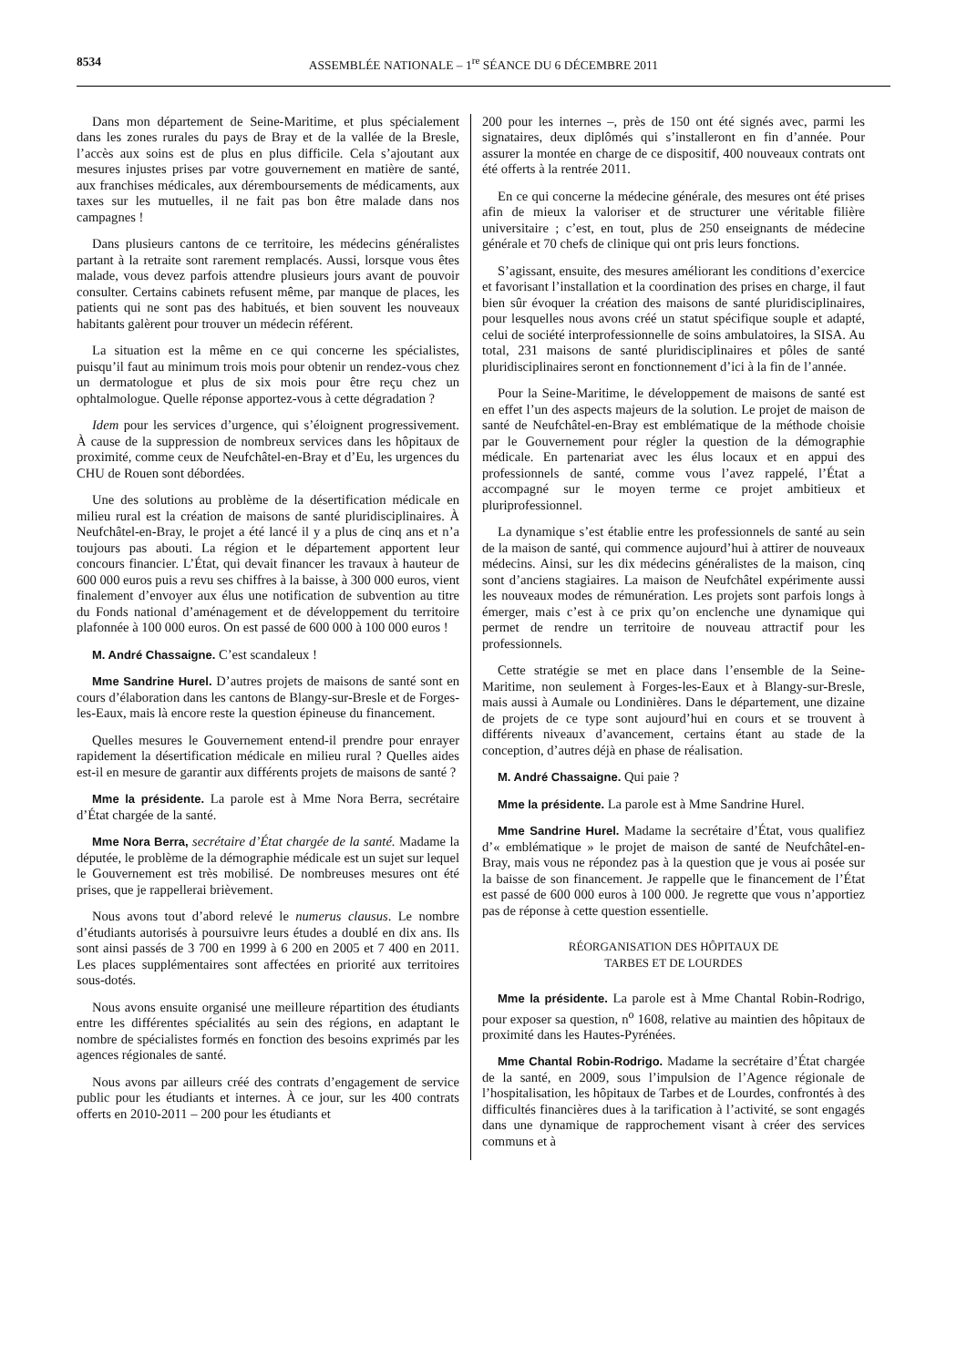8534 ASSEMBLÉE NATIONALE – 1<sup>re</sup> SÉANCE DU 6 DÉCEMBRE 2011
Dans mon département de Seine-Maritime, et plus spécialement dans les zones rurales du pays de Bray et de la vallée de la Bresle, l’accès aux soins est de plus en plus difficile. Cela s’ajoutant aux mesures injustes prises par votre gouvernement en matière de santé, aux franchises médicales, aux déremboursements de médicaments, aux taxes sur les mutuelles, il ne fait pas bon être malade dans nos campagnes !
Dans plusieurs cantons de ce territoire, les médecins généralistes partant à la retraite sont rarement remplacés. Aussi, lorsque vous êtes malade, vous devez parfois attendre plusieurs jours avant de pouvoir consulter. Certains cabinets refusent même, par manque de places, les patients qui ne sont pas des habitués, et bien souvent les nouveaux habitants galèrent pour trouver un médecin référent.
La situation est la même en ce qui concerne les spécialistes, puisqu’il faut au minimum trois mois pour obtenir un rendez-vous chez un dermatologue et plus de six mois pour être reçu chez un ophtalmologue. Quelle réponse apportez-vous à cette dégradation ?
Idem pour les services d’urgence, qui s’éloignent progressivement. À cause de la suppression de nombreux services dans les hôpitaux de proximité, comme ceux de Neufchâtel-en-Bray et d’Eu, les urgences du CHU de Rouen sont débordées.
Une des solutions au problème de la désertification médicale en milieu rural est la création de maisons de santé pluridisciplinaires. À Neufchâtel-en-Bray, le projet a été lancé il y a plus de cinq ans et n’a toujours pas abouti. La région et le département apportent leur concours financier. L’État, qui devait financer les travaux à hauteur de 600 000 euros puis a revu ses chiffres à la baisse, à 300 000 euros, vient finalement d’envoyer aux élus une notification de subvention au titre du Fonds national d’aménagement et de développement du territoire plafonnée à 100 000 euros. On est passé de 600 000 à 100 000 euros !
M. André Chassaigne. C’est scandaleux !
Mme Sandrine Hurel. D’autres projets de maisons de santé sont en cours d’élaboration dans les cantons de Blangy-sur-Bresle et de Forges-les-Eaux, mais là encore reste la question épineuse du financement.
Quelles mesures le Gouvernement entend-il prendre pour enrayer rapidement la désertification médicale en milieu rural ? Quelles aides est-il en mesure de garantir aux différents projets de maisons de santé ?
Mme la présidente. La parole est à Mme Nora Berra, secrétaire d’État chargée de la santé.
Mme Nora Berra, secrétaire d’État chargée de la santé. Madame la députée, le problème de la démographie médicale est un sujet sur lequel le Gouvernement est très mobilisé. De nombreuses mesures ont été prises, que je rappellerai brièvement.
Nous avons tout d’abord relevé le numerus clausus. Le nombre d’étudiants autorisés à poursuivre leurs études a doublé en dix ans. Ils sont ainsi passés de 3 700 en 1999 à 6 200 en 2005 et 7 400 en 2011. Les places supplémentaires sont affectées en priorité aux territoires sous-dotés.
Nous avons ensuite organisé une meilleure répartition des étudiants entre les différentes spécialités au sein des régions, en adaptant le nombre de spécialistes formés en fonction des besoins exprimés par les agences régionales de santé.
Nous avons par ailleurs créé des contrats d’engagement de service public pour les étudiants et internes. À ce jour, sur les 400 contrats offerts en 2010-2011 – 200 pour les étudiants et
200 pour les internes –, près de 150 ont été signés avec, parmi les signataires, deux diplômés qui s’installeront en fin d’année. Pour assurer la montée en charge de ce dispositif, 400 nouveaux contrats ont été offerts à la rentrée 2011.
En ce qui concerne la médecine générale, des mesures ont été prises afin de mieux la valoriser et de structurer une véritable filière universitaire ; c’est, en tout, plus de 250 enseignants de médecine générale et 70 chefs de clinique qui ont pris leurs fonctions.
S’agissant, ensuite, des mesures améliorant les conditions d’exercice et favorisant l’installation et la coordination des prises en charge, il faut bien sûr évoquer la création des maisons de santé pluridisciplinaires, pour lesquelles nous avons créé un statut spécifique souple et adapté, celui de société interprofessionnelle de soins ambulatoires, la SISA. Au total, 231 maisons de santé pluridisciplinaires et pôles de santé pluridisciplinaires seront en fonctionnement d’ici à la fin de l’année.
Pour la Seine-Maritime, le développement de maisons de santé est en effet l’un des aspects majeurs de la solution. Le projet de maison de santé de Neufchâtel-en-Bray est emblématique de la méthode choisie par le Gouvernement pour régler la question de la démographie médicale. En partenariat avec les élus locaux et en appui des professionnels de santé, comme vous l’avez rappelé, l’État a accompagné sur le moyen terme ce projet ambitieux et pluriprofessionnel.
La dynamique s’est établie entre les professionnels de santé au sein de la maison de santé, qui commence aujourd’hui à attirer de nouveaux médecins. Ainsi, sur les dix médecins généralistes de la maison, cinq sont d’anciens stagiaires. La maison de Neufchâtel expérimente aussi les nouveaux modes de rémunération. Les projets sont parfois longs à émerger, mais c’est à ce prix qu’on enclenche une dynamique qui permet de rendre un territoire de nouveau attractif pour les professionnels.
Cette stratégie se met en place dans l’ensemble de la Seine-Maritime, non seulement à Forges-les-Eaux et à Blangy-sur-Bresle, mais aussi à Aumale ou Londinières. Dans le département, une dizaine de projets de ce type sont aujourd’hui en cours et se trouvent à différents niveaux d’avancement, certains étant au stade de la conception, d’autres déjà en phase de réalisation.
M. André Chassaigne. Qui paie ?
Mme la présidente. La parole est à Mme Sandrine Hurel.
Mme Sandrine Hurel. Madame la secrétaire d’État, vous qualifiez d’« emblématique » le projet de maison de santé de Neufchâtel-en-Bray, mais vous ne répondez pas à la question que je vous ai posée sur la baisse de son financement. Je rappelle que le financement de l’État est passé de 600 000 euros à 100 000. Je regrette que vous n’apportiez pas de réponse à cette question essentielle.
RÉORGANISATION DES HÔPITAUX DE
TARBES ET DE LOURDES
Mme la présidente. La parole est à Mme Chantal Robin-Rodrigo, pour exposer sa question, n<sup>o</sup> 1608, relative au maintien des hôpitaux de proximité dans les Hautes-Pyrénées.
Mme Chantal Robin-Rodrigo. Madame la secrétaire d’État chargée de la santé, en 2009, sous l’impulsion de l’Agence régionale de l’hospitalisation, les hôpitaux de Tarbes et de Lourdes, confrontés à des difficultés financières dues à la tarification à l’activité, se sont engagés dans une dynamique de rapprochement visant à créer des services communs et à